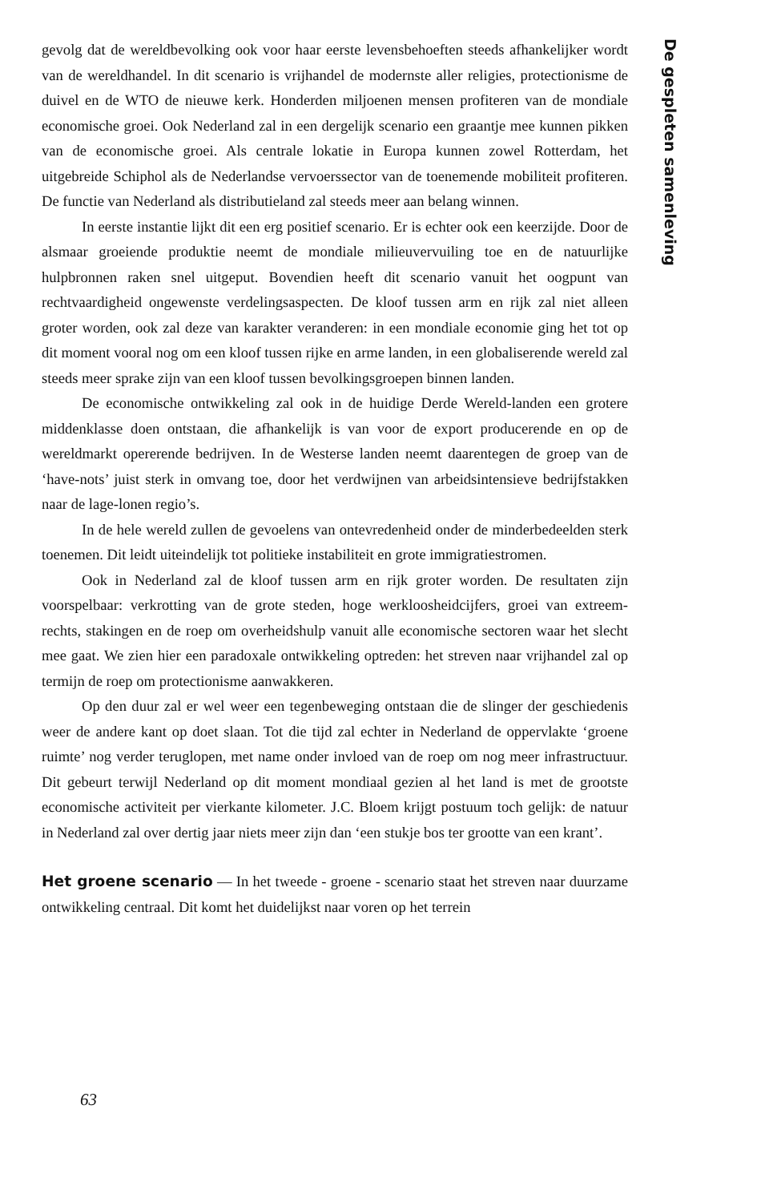gevolg dat de wereldbevolking ook voor haar eerste levensbehoeften steeds afhankelijker wordt van de wereldhandel. In dit scenario is vrijhandel de modernste aller religies, protectionisme de duivel en de WTO de nieuwe kerk. Honderden miljoenen mensen profiteren van de mondiale economische groei. Ook Nederland zal in een dergelijk scenario een graantje mee kunnen pikken van de economische groei. Als centrale lokatie in Europa kunnen zowel Rotterdam, het uitgebreide Schiphol als de Nederlandse vervoerssector van de toenemende mobiliteit profiteren. De functie van Nederland als distributieland zal steeds meer aan belang winnen.
In eerste instantie lijkt dit een erg positief scenario. Er is echter ook een keerzijde. Door de alsmaar groeiende produktie neemt de mondiale milieuvervuiling toe en de natuurlijke hulpbronnen raken snel uitgeput. Bovendien heeft dit scenario vanuit het oogpunt van rechtvaardigheid ongewenste verdelingsaspecten. De kloof tussen arm en rijk zal niet alleen groter worden, ook zal deze van karakter veranderen: in een mondiale economie ging het tot op dit moment vooral nog om een kloof tussen rijke en arme landen, in een globaliserende wereld zal steeds meer sprake zijn van een kloof tussen bevolkingsgroepen binnen landen.
De economische ontwikkeling zal ook in de huidige Derde Wereld-landen een grotere middenklasse doen ontstaan, die afhankelijk is van voor de export producerende en op de wereldmarkt opererende bedrijven. In de Westerse landen neemt daarentegen de groep van de ‘have-nots’ juist sterk in omvang toe, door het verdwijnen van arbeidsintensieve bedrijfstakken naar de lage-lonen regio’s.
In de hele wereld zullen de gevoelens van ontevredenheid onder de minderbedeelden sterk toenemen. Dit leidt uiteindelijk tot politieke instabiliteit en grote immigratiestromen.
Ook in Nederland zal de kloof tussen arm en rijk groter worden. De resultaten zijn voorspelbaar: verkrotting van de grote steden, hoge werkloosheidcijfers, groei van extreem-rechts, stakingen en de roep om overheidshulp vanuit alle economische sectoren waar het slecht mee gaat. We zien hier een paradoxale ontwikkeling optreden: het streven naar vrijhandel zal op termijn de roep om protectionisme aanwakkeren.
Op den duur zal er wel weer een tegenbeweging ontstaan die de slinger der geschiedenis weer de andere kant op doet slaan. Tot die tijd zal echter in Nederland de oppervlakte ‘groene ruimte’ nog verder teruglopen, met name onder invloed van de roep om nog meer infrastructuur. Dit gebeurt terwijl Nederland op dit moment mondiaal gezien al het land is met de grootste economische activiteit per vierkante kilometer. J.C. Bloem krijgt postuum toch gelijk: de natuur in Nederland zal over dertig jaar niets meer zijn dan ‘een stukje bos ter grootte van een krant’.
Het groene scenario — In het tweede - groene - scenario staat het streven naar duurzame ontwikkeling centraal. Dit komt het duidelijkst naar voren op het terrein
De gespleten samenleving
63